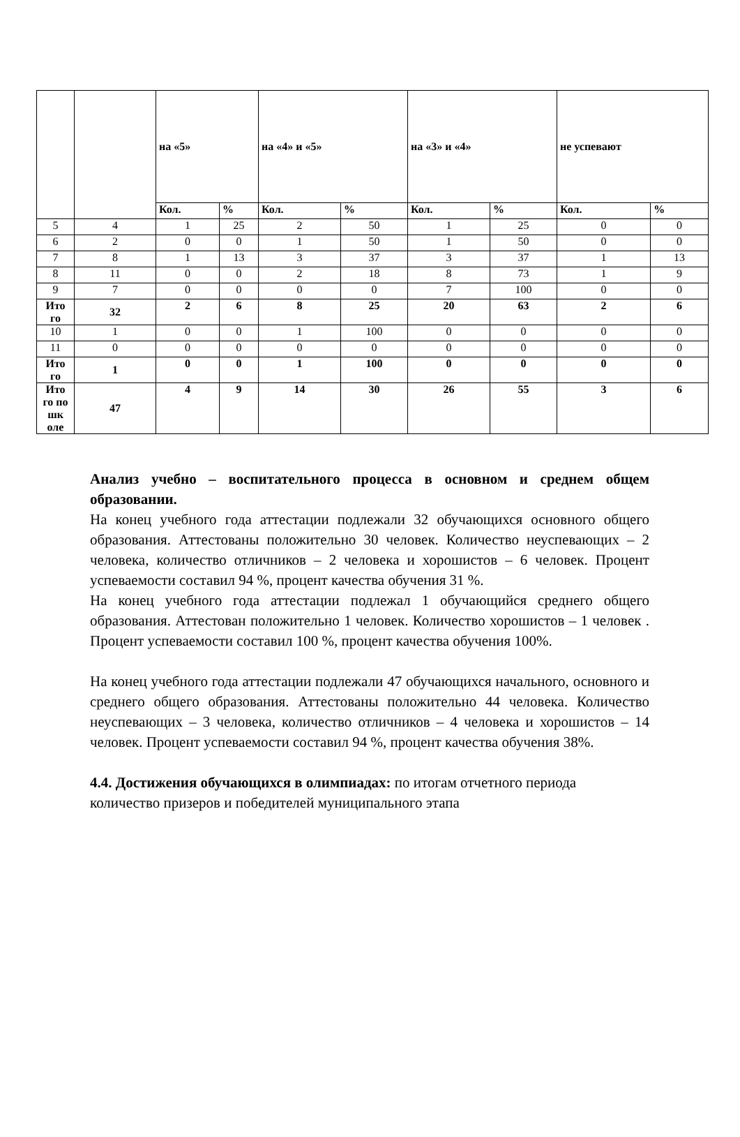| | | на «5» | | на «4» и «5» | | на «3» и «4» | | не успевают | |
| | | Кол. | % | Кол. | % | Кол. | % | Кол. | % |
| 5 | 4 | 1 | 25 | 2 | 50 | 1 | 25 | 0 | 0 |
| 6 | 2 | 0 | 0 | 1 | 50 | 1 | 50 | 0 | 0 |
| 7 | 8 | 1 | 13 | 3 | 37 | 3 | 37 | 1 | 13 |
| 8 | 11 | 0 | 0 | 2 | 18 | 8 | 73 | 1 | 9 |
| 9 | 7 | 0 | 0 | 0 | 0 | 7 | 100 | 0 | 0 |
| Ито го | 32 | 2 | 6 | 8 | 25 | 20 | 63 | 2 | 6 |
| 10 | 1 | 0 | 0 | 1 | 100 | 0 | 0 | 0 | 0 |
| 11 | 0 | 0 | 0 | 0 | 0 | 0 | 0 | 0 | 0 |
| Ито го | 1 | 0 | 0 | 1 | 100 | 0 | 0 | 0 | 0 |
| Ито го по шк оле | 47 | 4 | 9 | 14 | 30 | 26 | 55 | 3 | 6 |
Анализ учебно – воспитательного процесса в основном и среднем общем образовании.
На конец учебного года аттестации подлежали 32 обучающихся основного общего образования. Аттестованы положительно 30 человек. Количество неуспевающих – 2 человека, количество отличников – 2 человека и хорошистов – 6 человек. Процент успеваемости составил 94 %, процент качества обучения 31 %.
На конец учебного года аттестации подлежал 1 обучающийся среднего общего образования. Аттестован положительно 1 человек. Количество хорошистов – 1 человек . Процент успеваемости составил 100 %, процент качества обучения 100%.
На конец учебного года аттестации подлежали 47 обучающихся начального, основного и среднего общего образования. Аттестованы положительно 44 человека. Количество неуспевающих – 3 человека, количество отличников – 4 человека и хорошистов – 14 человек. Процент успеваемости составил 94 %, процент качества обучения 38%.
4.4. Достижения обучающихся в олимпиадах: по итогам отчетного периода количество призеров и победителей муниципального этапа